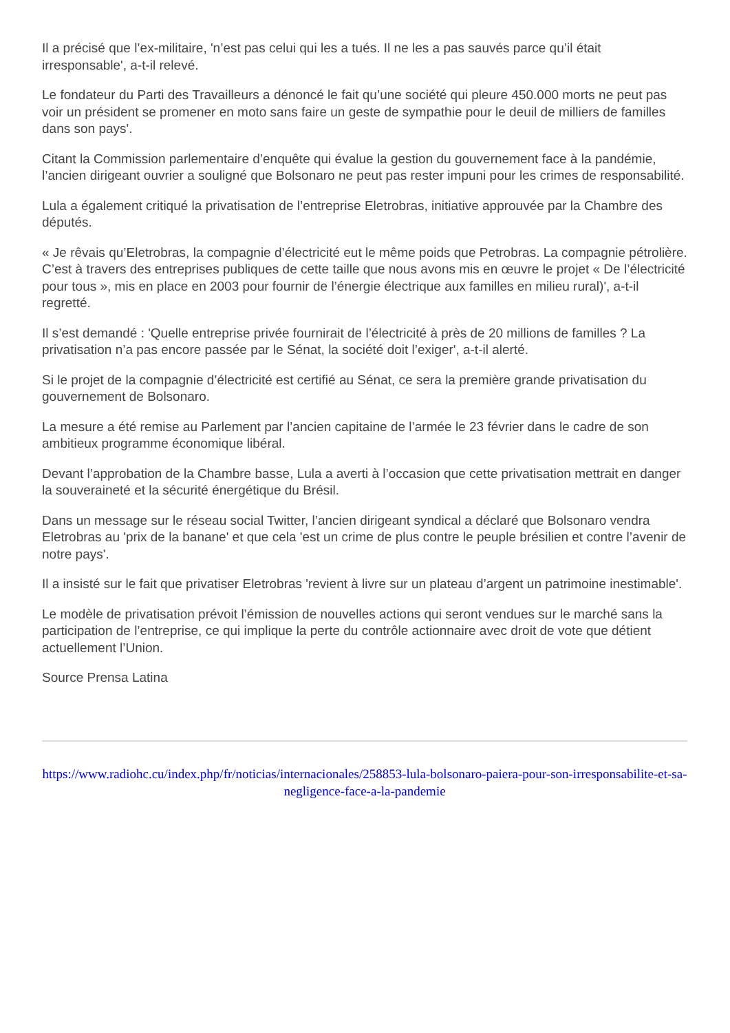Il a précisé que l’ex-militaire, 'n’est pas celui qui les a tués. Il ne les a pas sauvés parce qu’il était irresponsable', a-t-il relevé.
Le fondateur du Parti des Travailleurs a dénoncé le fait qu’une société qui pleure 450.000 morts ne peut pas voir un président se promener en moto sans faire un geste de sympathie pour le deuil de milliers de familles dans son pays'.
Citant la Commission parlementaire d’enquête qui évalue la gestion du gouvernement face à la pandémie, l’ancien dirigeant ouvrier a souligné que Bolsonaro ne peut pas rester impuni pour les crimes de responsabilité.
Lula a également critiqué la privatisation de l’entreprise Eletrobras, initiative approuvée par la Chambre des députés.
« Je rêvais qu’Eletrobras, la compagnie d’électricité eut le même poids que Petrobras. La compagnie pétrolière. C’est à travers des entreprises publiques de cette taille que nous avons mis en œuvre le projet « De l’électricité pour tous », mis en place en 2003 pour fournir de l’énergie électrique aux familles en milieu rural)', a-t-il regretté.
Il s’est demandé : 'Quelle entreprise privée fournirait de l’électricité à près de 20 millions de familles ? La privatisation n’a pas encore passée par le Sénat, la société doit l’exiger', a-t-il alerté.
Si le projet de la compagnie d’électricité est certifié au Sénat, ce sera la première grande privatisation du gouvernement de Bolsonaro.
La mesure a été remise au Parlement par l’ancien capitaine de l’armée le 23 février dans le cadre de son ambitieux programme économique libéral.
Devant l’approbation de la Chambre basse, Lula a averti à l’occasion que cette privatisation mettrait en danger la souveraineté et la sécurité énergétique du Brésil.
Dans un message sur le réseau social Twitter, l’ancien dirigeant syndical a déclaré que Bolsonaro vendra Eletrobras au 'prix de la banane' et que cela 'est un crime de plus contre le peuple brésilien et contre l’avenir de notre pays'.
Il a insisté sur le fait que privatiser Eletrobras 'revient à livre sur un plateau d’argent un patrimoine inestimable'.
Le modèle de privatisation prévoit l’émission de nouvelles actions qui seront vendues sur le marché sans la participation de l’entreprise, ce qui implique la perte du contrôle actionnaire avec droit de vote que détient actuellement l’Union.
Source Prensa Latina
https://www.radiohc.cu/index.php/fr/noticias/internacionales/258853-lula-bolsonaro-paiera-pour-son-irresponsabilite-et-sa-negligence-face-a-la-pandemie